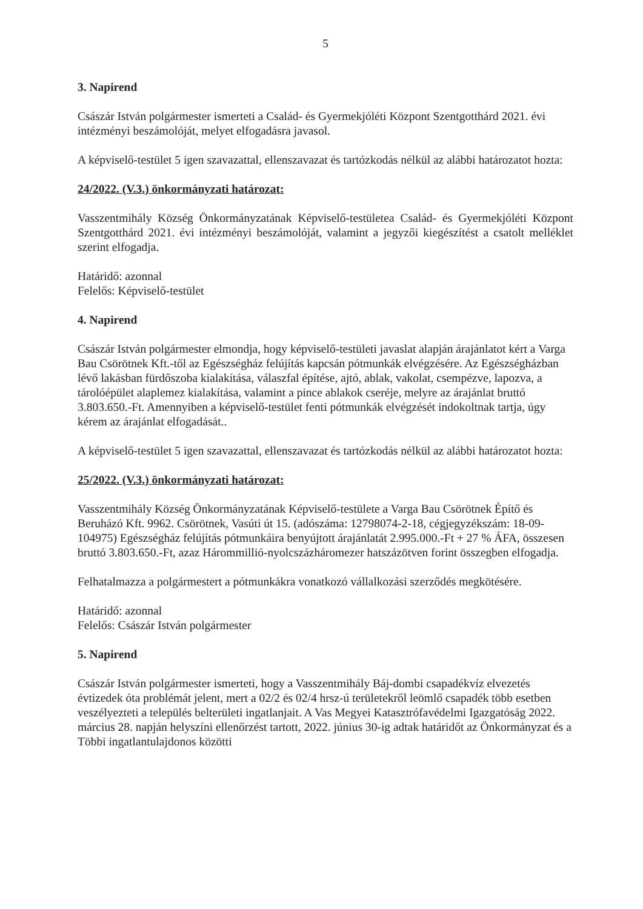5
3. Napirend
Császár István polgármester ismerteti a Család- és Gyermekjóléti Központ Szentgotthárd 2021. évi intézményi beszámolóját, melyet elfogadásra javasol.
A képviselő-testület 5 igen szavazattal, ellenszavazat és tartózkodás nélkül az alábbi határozatot hozta:
24/2022. (V.3.) önkormányzati határozat:
Vasszentmihály Község Önkormányzatának Képviselő-testületea Család- és Gyermekjóléti Központ Szentgotthárd 2021. évi intézményi beszámolóját, valamint a jegyzői kiegészítést a csatolt melléklet szerint elfogadja.
Határidő: azonnal
Felelős: Képviselő-testület
4. Napirend
Császár István polgármester elmondja, hogy képviselő-testületi javaslat alapján árajánlatot kért a Varga Bau Csörötnek Kft.-től az Egészségház felújítás kapcsán pótmunkák elvégzésére. Az Egészségházban lévő lakásban fürdőszoba kialakítása, válaszfal építése, ajtó, ablak, vakolat, csempézve, lapozva, a tárolóépület alaplemez kialakítása, valamint a pince ablakok cseréje, melyre az árajánlat bruttó 3.803.650.-Ft. Amennyiben a képviselő-testület fenti pótmunkák elvégzését indokoltnak tartja, úgy kérem az árajánlat elfogadását..
A képviselő-testület 5 igen szavazattal, ellenszavazat és tartózkodás nélkül az alábbi határozatot hozta:
25/2022. (V.3.) önkormányzati határozat:
Vasszentmihály Község Önkormányzatának Képviselő-testülete a Varga Bau Csörötnek Építő és Beruházó Kft. 9962. Csörötnek, Vasúti út 15. (adószáma: 12798074-2-18, cégjegyzékszám: 18-09-104975) Egészségház felújítás pótmunkáira benyújtott árajánlatát 2.995.000.-Ft + 27 % ÁFA, összesen bruttó 3.803.650.-Ft, azaz Hárommillió-nyolcszázháromezer hatszázötven forint összegben elfogadja.
Felhatalmazza a polgármestert a pótmunkákra vonatkozó vállalkozási szerződés megkötésére.
Határidő: azonnal
Felelős: Császár István polgármester
5. Napirend
Császár István polgármester ismerteti, hogy a Vasszentmihály Báj-dombi csapadékvíz elvezetés évtizedek óta problémát jelent, mert a 02/2 és 02/4 hrsz-ú területekről leömlő csapadék több esetben veszélyezteti a település belterületi ingatlanjait. A Vas Megyei Katasztrófavédelmi Igazgatóság 2022. március 28. napján helyszíni ellenőrzést tartott, 2022. június 30-ig adtak határidőt az Önkormányzat és a Többi ingatlantulajdonos közötti